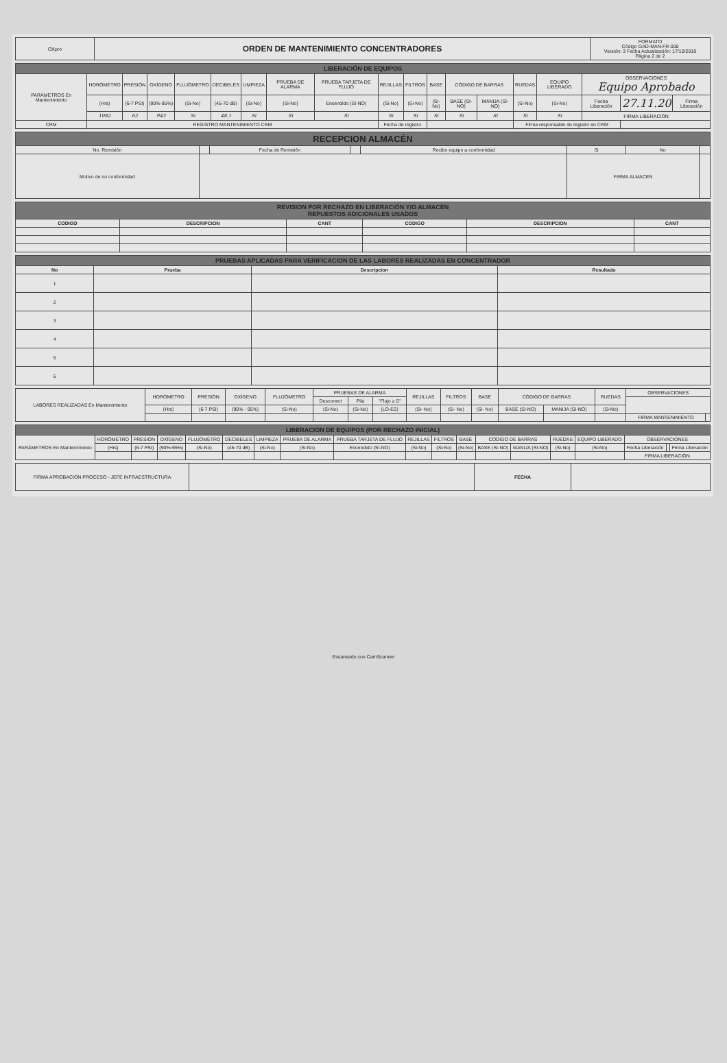| OXpro | ORDEN DE MANTENIMIENTO CONCENTRADORES | FORMATO Código GAD-MAN-FR-008 Versión: 3 Fecha Actualización: 17/10/2019 Página 2 de 2 |
| LIBERACIÓN DE EQUIPOS | | | | | | | | | | | | | | | | | | |
| --- | --- | --- | --- | --- | --- | --- | --- | --- | --- | --- | --- | --- | --- | --- | --- | --- | --- | --- |
| PARÁMETROS En Mantenimiento | HORÓMETRO | PRESIÓN | OXÍGENO | FLUJÓMETRO | DECIBELES | LIMPIEZA | PRUEBA DE ALARMA | PRUEBA TARJETA DE FLUJO | REJILLAS | FILTROS | BASE | CÓDIGO DE BARRAS | | RUEDAS | EQUIPO LIBERADO | OBSERVACIONES Equipo Aprobado | | |
| | (Hrs) | (6-7 PSI) | (90%-95%) | (Si-No) | (45-70 dB) | (Si-No) | (Si-No) | Encendido (SI-NO) | (Si-No) | (Si-No) | (Si-No) | BASE (SI-NO) | MANIJA (SI-NO) | (Si-No) | (Si-No) | Fecha Liberación | 27.11.20 | Firma Liberación |
| | 1082 | 62 | 943 | Si | 48.1 | Si | Si | Si | Si | Si | Si | Si | Si | Si | Si | FIRMA LIBERACIÓN | | |
| CRM | REGISTRO MANTENIMIENTO CRM | | | | | | | | Fecha de registro | | | | | Firma responsable de registro en CRM | | | | |
| RECEPCION ALMACÉN | | | | | | | |
| --- | --- | --- | --- | --- | --- | --- | --- |
| No. Remisión | | Fecha de Remisión | | Recibo equipo a conformidad | Si | No | |
| Motivo de no conformidad | | | | | FIRMA ALMACEN | | |
| REVISION POR RECHAZO EN LIBERACIÓN Y/O ALMACEN REPUESTOS ADICIONALES USADOS | | | | | |
| --- | --- | --- | --- | --- | --- |
| CODIGO | DESCRIPCION | CANT | CODIGO | DESCRIPCION | CANT |
| PRUEBAS APLICADAS PARA VERIFICACION DE LAS LABORES REALIZADAS EN CONCENTRADOR | | | |
| --- | --- | --- | --- |
| No | Prueba | Descripcion | Resultado |
| 1 | | | |
| 2 | | | |
| 3 | | | |
| 4 | | | |
| 5 | | | |
| 6 | | | |
| LABORES REALIZADAS En Mantenimiento | HORÓMETRO | PRESIÓN | OXÍGENO | FLUJÓMETRO | PRUEBAS DE ALARMA | | | REJILLAS | FILTROS | BASE | CÓDIGO DE BARRAS | | RUEDAS | OBSERVACIONES | |
| | | | | | Desconect | Pila | "Flujo ≥ 0" | | | | | | | | |
| | (Hrs) | (6-7 PSI) | (90% - 95%) | (Si-No) | (Si-No) | (Si-No) | (LO-ES) | (Si- No) | (Si- No) | (Si- No) | BASE (SI-NO) | MANIJA (SI-NO) | (Si-No) | | |
| | | | | | | | | | | | | | | FIRMA MANTENIMIENTO | |
| LIBERACIÓN DE EQUIPOS (POR RECHAZO INICIAL) | | | | | | | | | | | | | | | | | | |
| --- | --- | --- | --- | --- | --- | --- | --- | --- | --- | --- | --- | --- | --- | --- | --- | --- | --- | --- |
| PARÁMETROS En Mantenimiento | HORÓMETRO | PRESIÓN | OXÍGENO | FLUJÓMETRO | DECIBELES | LIMPIEZA | PRUEBA DE ALARMA | PRUEBA TARJETA DE FLUJO | REJILLAS | FILTROS | BASE | CÓDIGO DE BARRAS | | RUEDAS | EQUIPO LIBERADO | OBSERVACIONES | | |
| | (Hrs) | (6-7 PSI) | (90%-95%) | (Si-No) | (45-70 dB) | (Si-No) | (Si-No) | Encendido (SI-NO) | (Si-No) | (Si-No) | (Si-No) | BASE (SI-NO) | MANIJA (SI-NO) | (Si-No) | (Si-No) | Fecha Liberación | | Firma Liberación |
| | | | | | | | | | | | | | | | | FIRMA LIBERACIÓN | | |
| FIRMA APROBACION PROCESO - JEFE INFRAESTRUCTURA | | FECHA | |
Escaneado con CamScanner